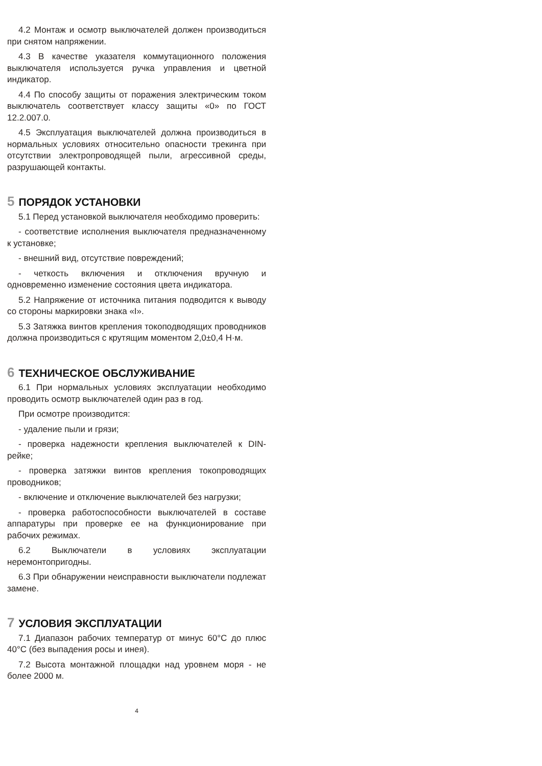4.2 Монтаж и осмотр выключателей должен производиться при снятом напряжении.
4.3 В качестве указателя коммутационного положения выключателя используется ручка управления и цветной индикатор.
4.4 По способу защиты от поражения электрическим током выключатель соответствует классу защиты «0» по ГОСТ 12.2.007.0.
4.5 Эксплуатация выключателей должна производиться в нормальных условиях относительно опасности трекинга при отсутствии электропроводящей пыли, агрессивной среды, разрушающей контакты.
5 ПОРЯДОК УСТАНОВКИ
5.1 Перед установкой выключателя необходимо проверить:
- соответствие исполнения выключателя предназначенному к установке;
- внешний вид, отсутствие повреждений;
- четкость включения и отключения вручную и одновременно изменение состояния цвета индикатора.
5.2 Напряжение от источника питания подводится к выводу со стороны маркировки знака «I».
5.3 Затяжка винтов крепления токоподводящих проводников должна производиться с крутящим моментом 2,0±0,4 Н·м.
6 ТЕХНИЧЕСКОЕ ОБСЛУЖИВАНИЕ
6.1 При нормальных условиях эксплуатации необходимо проводить осмотр выключателей один раз в год.
При осмотре производится:
- удаление пыли и грязи;
- проверка надежности крепления выключателей к DIN-рейке;
- проверка затяжки винтов крепления токопроводящих проводников;
- включение и отключение выключателей без нагрузки;
- проверка работоспособности выключателей в составе аппаратуры при проверке ее на функционирование при рабочих режимах.
6.2 Выключатели в условиях эксплуатации неремонтопригодны.
6.3 При обнаружении неисправности выключатели подлежат замене.
7 УСЛОВИЯ ЭКСПЛУАТАЦИИ
7.1 Диапазон рабочих температур от минус 60°С до плюс 40°С (без выпадения росы и инея).
7.2 Высота монтажной площадки над уровнем моря - не более 2000 м.
4